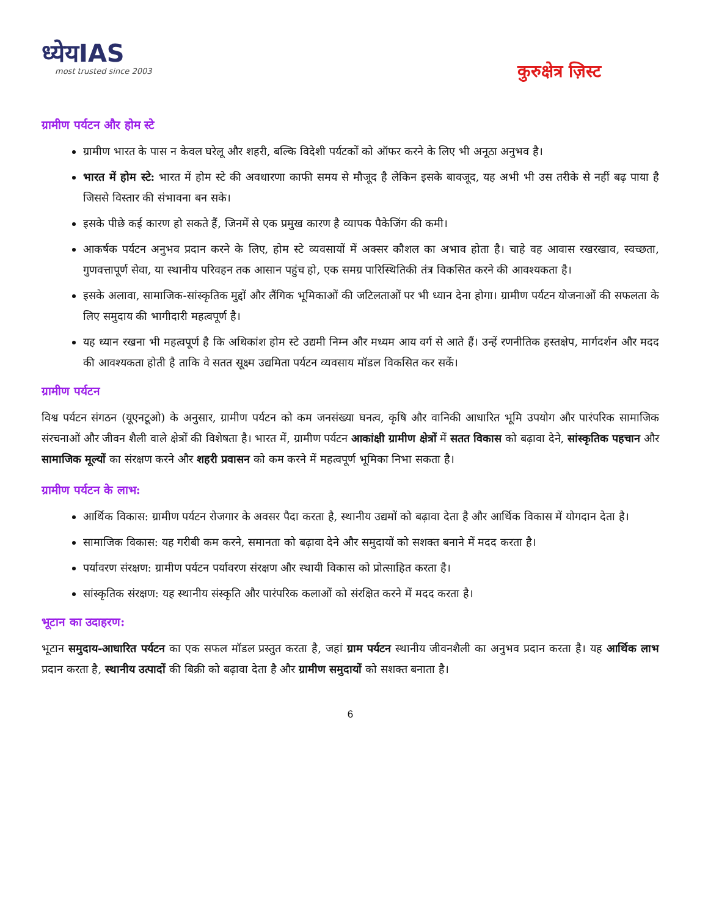ध्येयIAS
most trusted since 2003
कुरुक्षेत्र ज़िस्ट
ग्रामीण पर्यटन और होम स्टे
ग्रामीण भारत के पास न केवल घरेलू और शहरी, बल्कि विदेशी पर्यटकों को ऑफर करने के लिए भी अनूठा अनुभव है।
भारत में होम स्टे: भारत में होम स्टे की अवधारणा काफी समय से मौजूद है लेकिन इसके बावजूद, यह अभी भी उस तरीके से नहीं बढ़ पाया है जिससे विस्तार की संभावना बन सके।
इसके पीछे कई कारण हो सकते हैं, जिनमें से एक प्रमुख कारण है व्यापक पैकेजिंग की कमी।
आकर्षक पर्यटन अनुभव प्रदान करने के लिए, होम स्टे व्यवसायों में अक्सर कौशल का अभाव होता है। चाहे वह आवास रखरखाव, स्वच्छता, गुणवत्तापूर्ण सेवा, या स्थानीय परिवहन तक आसान पहुंच हो, एक समग्र पारिस्थितिकी तंत्र विकसित करने की आवश्यकता है।
इसके अलावा, सामाजिक-सांस्कृतिक मुद्दों और लैंगिक भूमिकाओं की जटिलताओं पर भी ध्यान देना होगा। ग्रामीण पर्यटन योजनाओं की सफलता के लिए समुदाय की भागीदारी महत्वपूर्ण है।
यह ध्यान रखना भी महत्वपूर्ण है कि अधिकांश होम स्टे उद्यमी निम्न और मध्यम आय वर्ग से आते हैं। उन्हें रणनीतिक हस्तक्षेप, मार्गदर्शन और मदद की आवश्यकता होती है ताकि वे सतत सूक्ष्म उद्यमिता पर्यटन व्यवसाय मॉडल विकसित कर सकें।
ग्रामीण पर्यटन
विश्व पर्यटन संगठन (यूएनटूओ) के अनुसार, ग्रामीण पर्यटन को कम जनसंख्या घनत्व, कृषि और वानिकी आधारित भूमि उपयोग और पारंपरिक सामाजिक संरचनाओं और जीवन शैली वाले क्षेत्रों की विशेषता है। भारत में, ग्रामीण पर्यटन आकांक्षी ग्रामीण क्षेत्रों में सतत विकास को बढ़ावा देने, सांस्कृतिक पहचान और सामाजिक मूल्यों का संरक्षण करने और शहरी प्रवासन को कम करने में महत्वपूर्ण भूमिका निभा सकता है।
ग्रामीण पर्यटन के लाभ:
आर्थिक विकास: ग्रामीण पर्यटन रोजगार के अवसर पैदा करता है, स्थानीय उद्यमों को बढ़ावा देता है और आर्थिक विकास में योगदान देता है।
सामाजिक विकास: यह गरीबी कम करने, समानता को बढ़ावा देने और समुदायों को सशक्त बनाने में मदद करता है।
पर्यावरण संरक्षण: ग्रामीण पर्यटन पर्यावरण संरक्षण और स्थायी विकास को प्रोत्साहित करता है।
सांस्कृतिक संरक्षण: यह स्थानीय संस्कृति और पारंपरिक कलाओं को संरक्षित करने में मदद करता है।
भूटान का उदाहरण:
भूटान समुदाय-आधारित पर्यटन का एक सफल मॉडल प्रस्तुत करता है, जहां ग्राम पर्यटन स्थानीय जीवनशैली का अनुभव प्रदान करता है। यह आर्थिक लाभ प्रदान करता है, स्थानीय उत्पादों की बिक्री को बढ़ावा देता है और ग्रामीण समुदायों को सशक्त बनाता है।
6